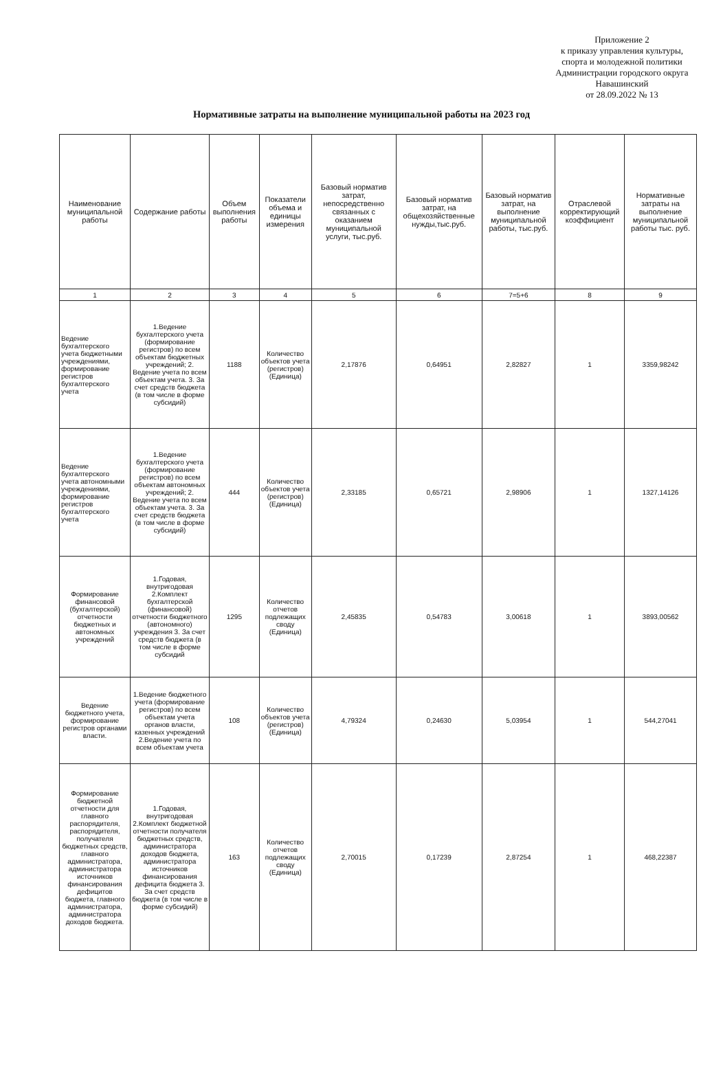Приложение 2
к приказу управления культуры, спорта и молодежной политики Администрации городского округа Навашинский
от 28.09.2022 № 13
Нормативные затраты на выполнение муниципальной работы на 2023 год
| Наименование муниципальной работы | Содержание работы | Объем выполнения работы | Показатели объема и единицы измерения | Базовый норматив затрат, непосредственно связанных с оказанием муниципальной услуги, тыс.руб. | Базовый норматив затрат, на общехозяйственные нужды,тыс.руб. | Базовый норматив затрат, на выполнение муниципальной работы, тыс.руб. | Отраслевой корректирующий коэффициент | Нормативные затраты на выполнение муниципальной работы тыс. руб. |
| --- | --- | --- | --- | --- | --- | --- | --- | --- |
| 1 | 2 | 3 | 4 | 5 | 6 | 7=5+6 | 8 | 9 |
| Ведение бухгалтерского учета бюджетными учреждениями, формирование регистров бухгалтерского учета | 1.Ведение бухгалтерского учета (формирование регистров) по всем объектам бюджетных учреждений; 2. Ведение учета по всем объектам учета. 3. За счет средств бюджета (в том числе в форме субсидий) | 1188 | Количество объектов учета (регистров) (Единица) | 2,17876 | 0,64951 | 2,82827 | 1 | 3359,98242 |
| Ведение бухгалтерского учета автономными учреждениями, формирование регистров бухгалтерского учета | 1.Ведение бухгалтерского учета (формирование регистров) по всем объектам автономных учреждений; 2. Ведение учета по всем объектам учета. 3. За счет средств бюджета (в том числе в форме субсидий) | 444 | Количество объектов учета (регистров) (Единица) | 2,33185 | 0,65721 | 2,98906 | 1 | 1327,14126 |
| Формирование финансовой (бухгалтерской) отчетности бюджетных и автономных учреждений | 1.Годовая, внутригодовая 2.Комплект бухгалтерской (финансовой) отчетности бюджетного (автономного) учреждения 3. За счет средств бюджета (в том числе в форме субсидий | 1295 | Количество отчетов подлежащих своду (Единица) | 2,45835 | 0,54783 | 3,00618 | 1 | 3893,00562 |
| Ведение бюджетного учета, формирование регистров органами власти. | 1.Ведение бюджетного учета (формирование регистров) по всем объектам учета органов власти, казенных учреждений 2.Ведение учета по всем объектам учета | 108 | Количество объектов учета (регистров) (Единица) | 4,79324 | 0,24630 | 5,03954 | 1 | 544,27041 |
| Формирование бюджетной отчетности для главного распорядителя, распорядителя, получателя бюджетных средств, главного администратора, администратора источников финансирования дефицитов бюджета, главного администратора, администратора доходов бюджета. | 1.Годовая, внутригодовая 2.Комплект бюджетной отчетности получателя бюджетных средств, администратора доходов бюджета, администратора источников финансирования дефицита бюджета 3. За счет средств бюджета (в том числе в форме субсидий) | 163 | Количество отчетов подлежащих своду (Единица) | 2,70015 | 0,17239 | 2,87254 | 1 | 468,22387 |